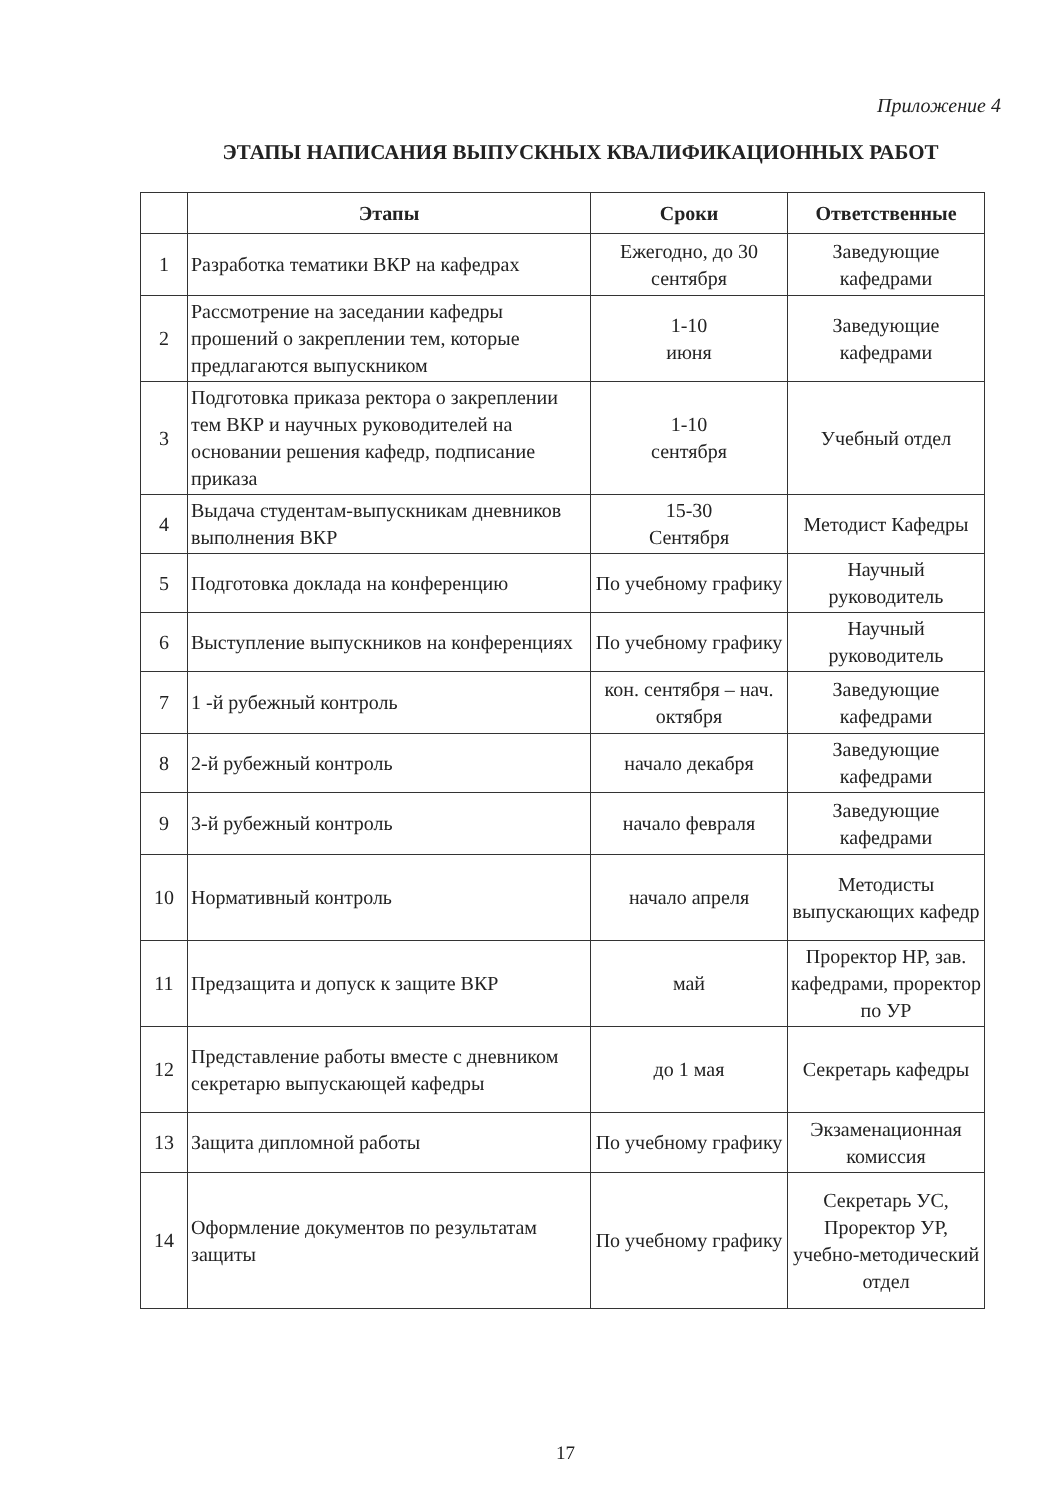Приложение 4
ЭТАПЫ НАПИСАНИЯ ВЫПУСКНЫХ КВАЛИФИКАЦИОННЫХ РАБОТ
| | Этапы | Сроки | Ответственные |
| --- | --- | --- | --- |
| 1 | Разработка тематики ВКР на кафедрах | Ежегодно, до 30 сентября | Заведующие кафедрами |
| 2 | Рассмотрение на заседании кафедры прошений о закреплении тем, которые предлагаются выпускником | 1-10 июня | Заведующие кафедрами |
| 3 | Подготовка приказа ректора о закреплении тем ВКР и научных руководителей на основании решения кафедр, подписание приказа | 1-10 сентября | Учебный отдел |
| 4 | Выдача студентам-выпускникам дневников выполнения ВКР | 15-30 Сентября | Методист Кафедры |
| 5 | Подготовка доклада на конференцию | По учебному графику | Научный руководитель |
| 6 | Выступление выпускников на конференциях | По учебному графику | Научный руководитель |
| 7 | 1 -й рубежный контроль | кон. сентября – нач. октября | Заведующие кафедрами |
| 8 | 2-й рубежный контроль | начало декабря | Заведующие кафедрами |
| 9 | 3-й рубежный контроль | начало февраля | Заведующие кафедрами |
| 10 | Нормативный контроль | начало апреля | Методисты выпускающих кафедр |
| 11 | Предзащита и допуск к защите ВКР | май | Проректор НР, зав. кафедрами, проректор по УР |
| 12 | Представление работы вместе с дневником секретарю выпускающей кафедры | до 1 мая | Секретарь кафедры |
| 13 | Защита дипломной работы | По учебному графику | Экзаменационная комиссия |
| 14 | Оформление документов по результатам защиты | По учебному графику | Секретарь УС, Проректор УР, учебно-методический отдел |
17